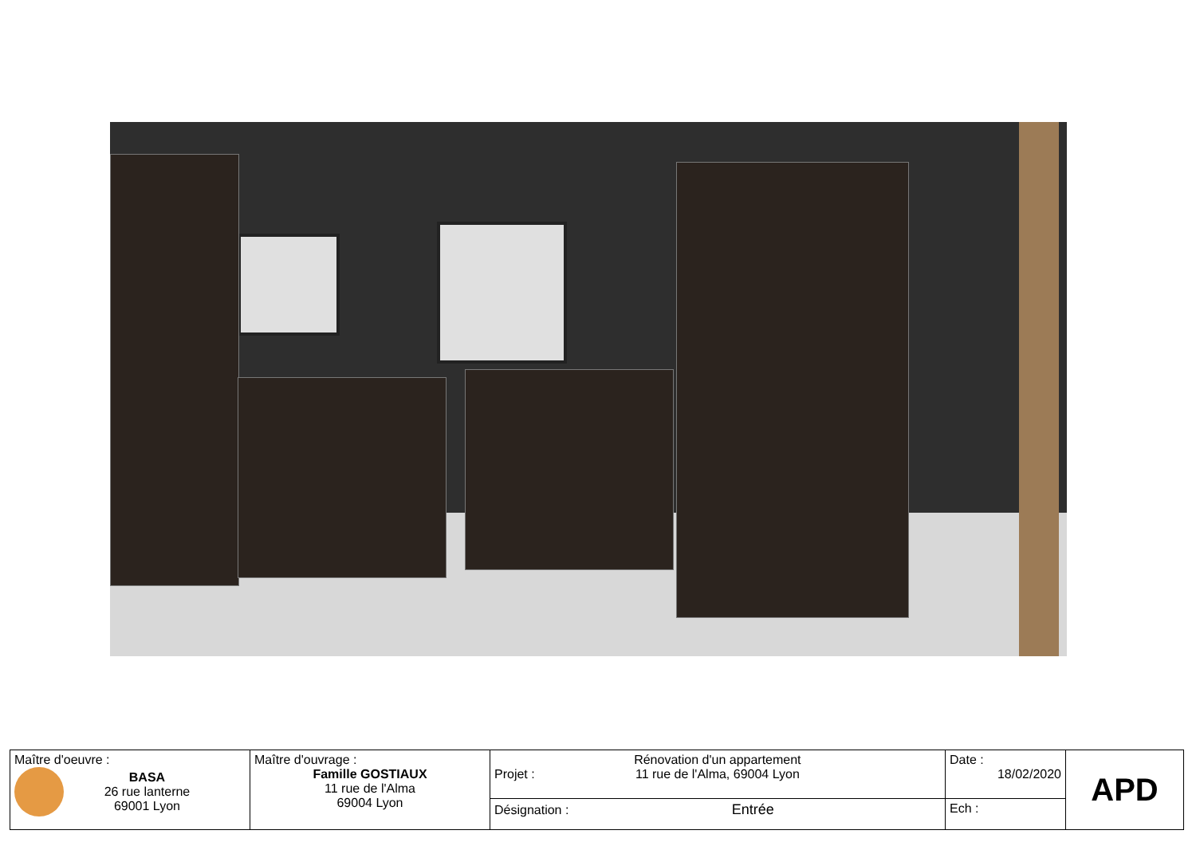| Maître d'oeuvre : BASA 26 rue lanterne 69001 Lyon | Maître d'ouvrage : Famille GOSTIAUX 11 rue de l'Alma 69004 Lyon | Projet : Rénovation d'un appartement 11 rue de l'Alma, 69004 Lyon | Date : 18/02/2020 | APD |
| | | Désignation : Entrée | Ech : | |